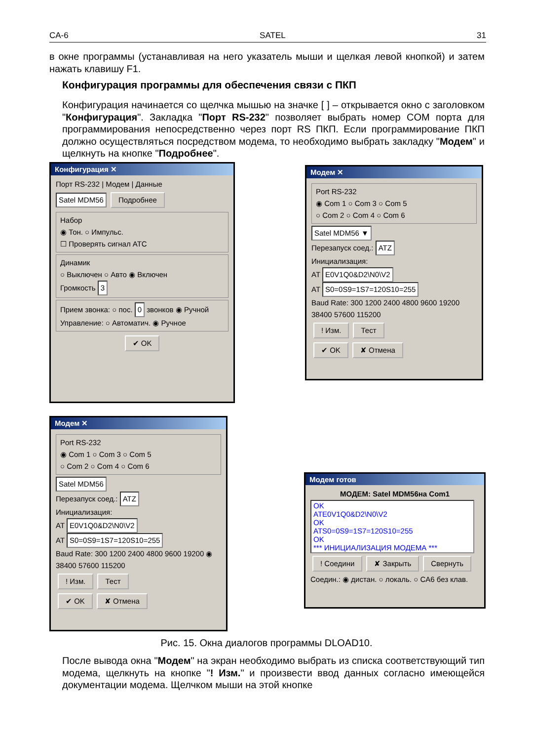CA-6 SATEL 31
в окне программы (устанавливая на него указатель мыши и щелкая левой кнопкой) и затем нажать клавишу F1.
Конфигурация программы для обеспечения связи с ПКП
Конфигурация начинается со щелчка мышью на значке [ ] – открывается окно с заголовком "Конфигурация". Закладка "Порт RS-232" позволяет выбрать номер COM порта для программирования непосредственно через порт RS ПКП. Если программирование ПКП должно осуществляться посредством модема, то необходимо выбрать закладку "Модем" и щелкнуть на кнопке "Подробнее".
Конфигурация ✕
Порт RS-232 | Модем | Данные
Satel MDM56 Подробнее
Набор
◉ Тон. ○ Импульс.
☐ Проверять сигнал АТС
Динамик
○ Выключен ○ Авто ◉ Включен
Громкость 3
Прием звонка: ○ пос. 0 звонков ◉ Ручной
Управление: ○ Автоматич. ◉ Ручное
✔ OK
Модем ✕
Port RS-232
◉ Com 1 ○ Com 3 ○ Com 5
○ Com 2 ○ Com 4 ○ Com 6
Satel MDM56 ▼
Перезапуск соед.: ATZ
Инициализация:
AT E0V1Q0&D2\N0\V2
AT S0=0S9=1S7=120S10=255
Baud Rate: 300 1200 2400 4800 9600 19200 38400 57600 115200
! Изм. Тест
✔ OK ✘ Отмена
Модем ✕
Port RS-232
◉ Com 1 ○ Com 3 ○ Com 5
○ Com 2 ○ Com 4 ○ Com 6
Satel MDM56
Перезапуск соед.: ATZ
Инициализация:
AT E0V1Q0&D2\N0\V2
AT S0=0S9=1S7=120S10=255
Baud Rate: 300 1200 2400 4800 9600 19200 ◉ 38400 57600 115200
! Изм. Тест
✔ OK ✘ Отмена
Модем готов
МОДЕМ: Satel MDM56на Com1
OK
ATE0V1Q0&D2\N0\V2
OK
ATS0=0S9=1S7=120S10=255
OK
*** ИНИЦИАЛИЗАЦИЯ МОДЕМА ***
! Соедини ✘ Закрыть Свернуть
Соедин.: ◉ дистан. ○ локаль. ○ CA6 без клав.
Рис. 15. Окна диалогов программы DLOAD10.
После вывода окна "Модем" на экран необходимо выбрать из списка соответствующий тип модема, щелкнуть на кнопке "! Изм." и произвести ввод данных согласно имеющейся документации модема. Щелчком мыши на этой кнопке